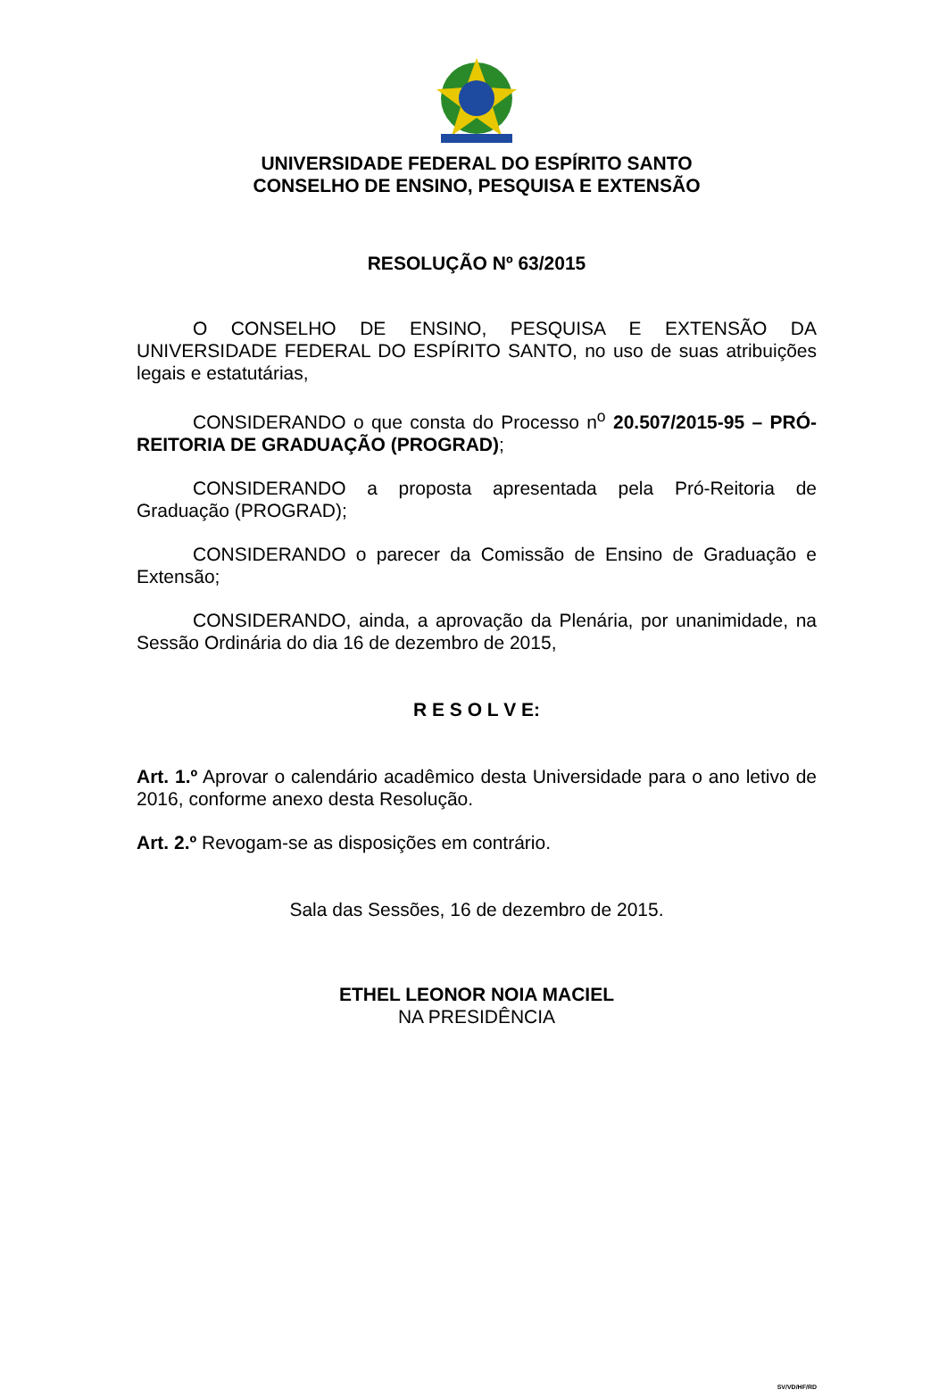UNIVERSIDADE FEDERAL DO ESPÍRITO SANTO
CONSELHO DE ENSINO, PESQUISA E EXTENSÃO
RESOLUÇÃO Nº 63/2015
O CONSELHO DE ENSINO, PESQUISA E EXTENSÃO DA UNIVERSIDADE FEDERAL DO ESPÍRITO SANTO, no uso de suas atribuições legais e estatutárias,
CONSIDERANDO o que consta do Processo n<sup>o</sup> 20.507/2015-95 – PRÓ-REITORIA DE GRADUAÇÃO (PROGRAD);
CONSIDERANDO a proposta apresentada pela Pró-Reitoria de Graduação (PROGRAD);
CONSIDERANDO o parecer da Comissão de Ensino de Graduação e Extensão;
CONSIDERANDO, ainda, a aprovação da Plenária, por unanimidade, na Sessão Ordinária do dia 16 de dezembro de 2015,
R E S O L V E:
Art. 1.º Aprovar o calendário acadêmico desta Universidade para o ano letivo de 2016, conforme anexo desta Resolução.
Art. 2.º Revogam-se as disposições em contrário.
Sala das Sessões, 16 de dezembro de 2015.
ETHEL LEONOR NOIA MACIEL
NA PRESIDÊNCIA
SV/VD/HF/RD